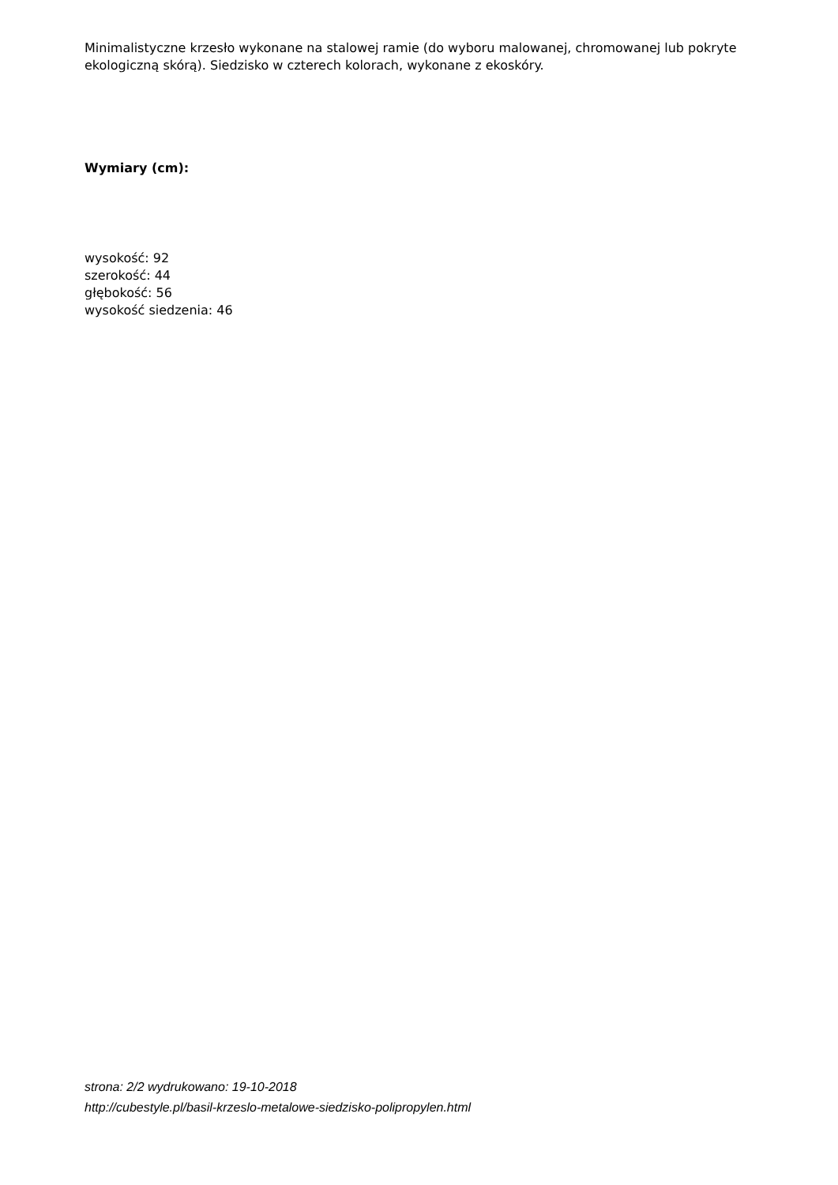Minimalistyczne krzesło wykonane na stalowej ramie (do wyboru malowanej, chromowanej lub pokryte ekologiczną skórą). Siedzisko w czterech kolorach, wykonane z ekoskóry.
Wymiary (cm):
wysokość: 92
szerokość: 44
głębokość: 56
wysokość siedzenia: 46
strona: 2/2 wydrukowano: 19-10-2018
http://cubestyle.pl/basil-krzeslo-metalowe-siedzisko-polipropylen.html